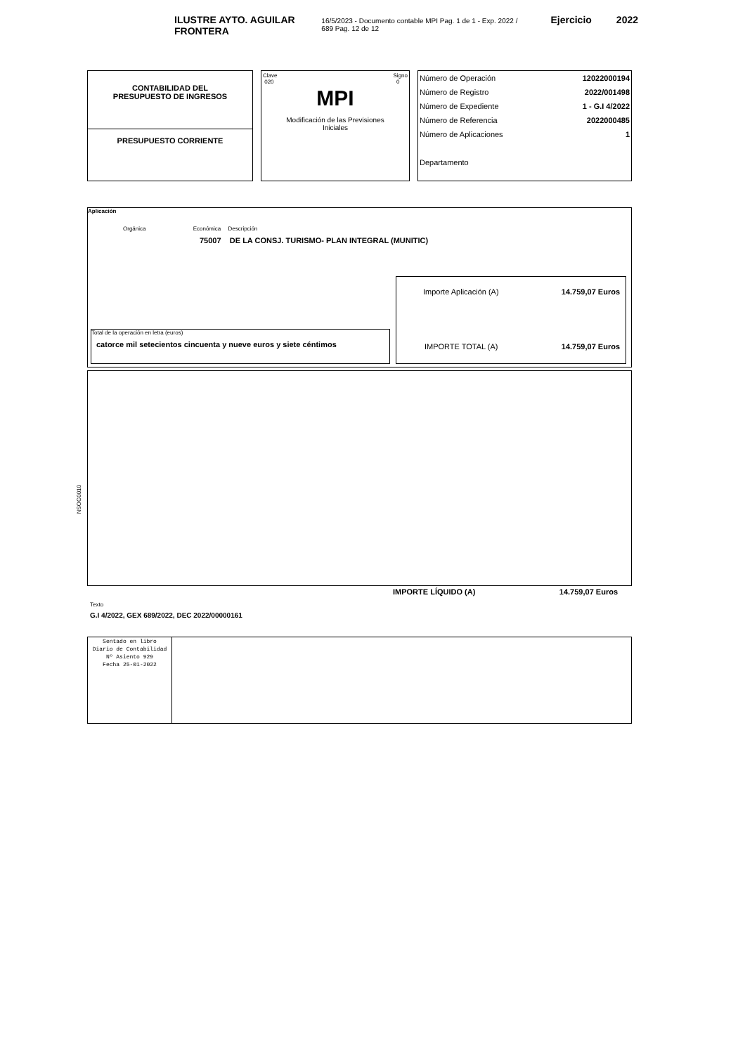ILUSTRE AYTO. AGUILAR FRONTERA 16/5/2023 - Documento contable MPI Pag. 1 de 1 - Exp. 2022 / 689 Pag. 12 de 12 Ejercicio 2022
CONTABILIDAD DEL
PRESUPUESTO DE INGRESOS
PRESUPUESTO CORRIENTE
Clave
020 Signo
0
MPI
Modificación de las Previsiones
Iniciales
Número de Operación 12022000194
Número de Registro 2022/001498
Número de Expediente 1 - G.I 4/2022
Número de Referencia 2022000485
Número de Aplicaciones 1
Departamento
Aplicación
Orgánica Económica Descripción
75007 DE LA CONSJ. TURISMO- PLAN INTEGRAL (MUNITIC)
Total de la operación en letra (euros)
catorce mil setecientos cincuenta y nueve euros y siete céntimos
Importe Aplicación (A) 14.759,07 Euros
IMPORTE TOTAL (A) 14.759,07 Euros
NSOG0010
IMPORTE LÍQUIDO (A) 14.759,07 Euros
Texto
G.I 4/2022, GEX 689/2022, DEC 2022/00000161
Sentado en libro
Diario de Contabilidad
Nº Asiento 929
Fecha 25-01-2022